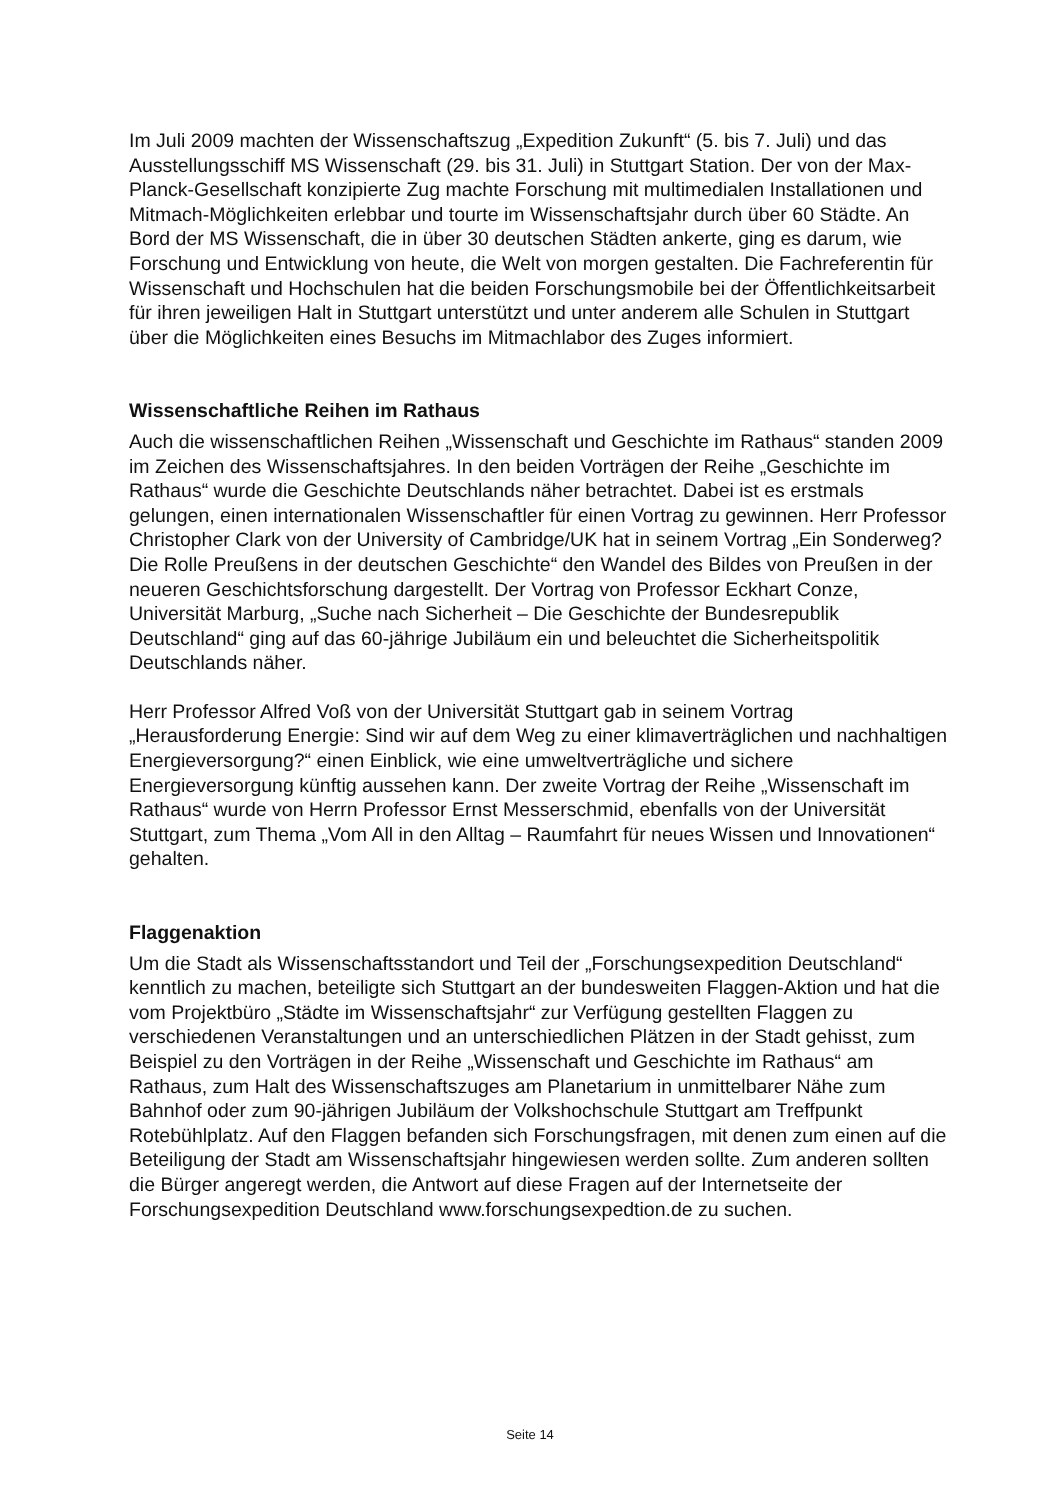Im Juli 2009 machten der Wissenschaftszug „Expedition Zukunft“ (5. bis 7. Juli) und das Ausstellungsschiff MS Wissenschaft (29. bis 31. Juli) in Stuttgart Station. Der von der Max-Planck-Gesellschaft konzipierte Zug machte Forschung mit multimedialen Installationen und Mitmach-Möglichkeiten erlebbar und tourte im Wissenschaftsjahr durch über 60 Städte. An Bord der MS Wissenschaft, die in über 30 deutschen Städten ankerte, ging es darum, wie Forschung und Entwicklung von heute, die Welt von morgen gestalten. Die Fachreferentin für Wissenschaft und Hochschulen hat die beiden Forschungsmobile bei der Öffentlichkeitsarbeit für ihren jeweiligen Halt in Stuttgart unterstützt und unter anderem alle Schulen in Stuttgart über die Möglichkeiten eines Besuchs im Mitmachlabor des Zuges informiert.
Wissenschaftliche Reihen im Rathaus
Auch die wissenschaftlichen Reihen „Wissenschaft und Geschichte im Rathaus“ standen 2009 im Zeichen des Wissenschaftsjahres. In den beiden Vorträgen der Reihe „Geschichte im Rathaus“ wurde die Geschichte Deutschlands näher betrachtet. Dabei ist es erstmals gelungen, einen internationalen Wissenschaftler für einen Vortrag zu gewinnen. Herr Professor Christopher Clark von der University of Cambridge/UK hat in seinem Vortrag „Ein Sonderweg? Die Rolle Preußens in der deutschen Geschichte“ den Wandel des Bildes von Preußen in der neueren Geschichtsforschung dargestellt. Der Vortrag von Professor Eckhart Conze, Universität Marburg, „Suche nach Sicherheit – Die Geschichte der Bundesrepublik Deutschland“ ging auf das 60-jährige Jubiläum ein und beleuchtet die Sicherheitspolitik Deutschlands näher.
Herr Professor Alfred Voß von der Universität Stuttgart gab in seinem Vortrag „Herausforderung Energie: Sind wir auf dem Weg zu einer klimaverträglichen und nachhaltigen Energieversorgung?“ einen Einblick, wie eine umweltverträgliche und sichere Energieversorgung künftig aussehen kann. Der zweite Vortrag der Reihe „Wissenschaft im Rathaus“ wurde von Herrn Professor Ernst Messerschmid, ebenfalls von der Universität Stuttgart, zum Thema „Vom All in den Alltag – Raumfahrt für neues Wissen und Innovationen“ gehalten.
Flaggenaktion
Um die Stadt als Wissenschaftsstandort und Teil der „Forschungsexpedition Deutschland“ kenntlich zu machen, beteiligte sich Stuttgart an der bundesweiten Flaggen-Aktion und hat die vom Projektbüro „Städte im Wissenschaftsjahr“ zur Verfügung gestellten Flaggen zu verschiedenen Veranstaltungen und an unterschiedlichen Plätzen in der Stadt gehisst, zum Beispiel zu den Vorträgen in der Reihe „Wissenschaft und Geschichte im Rathaus“ am Rathaus, zum Halt des Wissenschaftszuges am Planetarium in unmittelbarer Nähe zum Bahnhof oder zum 90-jährigen Jubiläum der Volkshochschule Stuttgart am Treffpunkt Rotebühlplatz. Auf den Flaggen befanden sich Forschungsfragen, mit denen zum einen auf die Beteiligung der Stadt am Wissenschaftsjahr hingewiesen werden sollte. Zum anderen sollten die Bürger angeregt werden, die Antwort auf diese Fragen auf der Internetseite der Forschungsexpedition Deutschland www.forschungsexpedtion.de zu suchen.
Seite 14